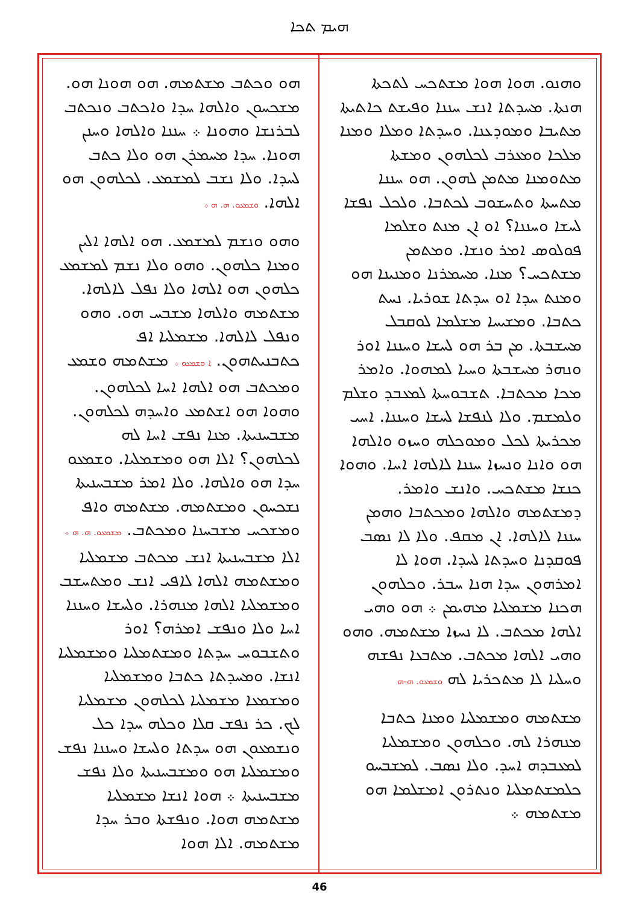ܗܝܡ ܬܟܐ
ܘܗܢܘ. ܗܘܐ ܗܘܐ ܡܫܬܟܚ ܠܬܟܬܐ ܗܢܬܐ. ܡܚܕܬܐ ܐܢܫ ܚܢܢܐ ܘܦܝܫܬ ܟܐܬܝܬܐ ܡܬܝܒܐ ܘܡܘܕܥܢܐ. ܘܚܕܬܐ ܘܡܠܐ ܘܡܢܐ ܡܠܟܐ ܘܡܥܪܒ ܠܟܠܗܘܢ ܘܡܫܬܐ ܡܬܘܡܢܐ ܡܬܡܢ ܠܗܘܢ. ܗܘ ܚܢܢܐ ܡܬܚܬܐ ܘܬܚܫܘܒ ܠܟܬܒܐ. ܘܠܟܠ ܢܦܫܐ ܠܚܫܐ ܘܚܢܢܐ؟ ܐܘ ܐܢ ܡܢܬ ܘܫܠܡܐ ܦܘܠܘܣ ܐܡܪ ܘܢܫܐ. ܘܡܬܡܢ ܡܫܬܟܚ؟ ܡܢܐ. ܡܚܡܪܢܐ ܘܡܢܝܢܐ ܗܘ ܘܡܢܬ ܚܕܐ ܐܘ ܚܕܬܐ ܫܘܪܝܐ. ܢܚܬ ܟܬܒܐ. ܘܡܫܝܚܐ ܡܫܠܡܐ ܠܘܩܒܠ ܡܚܫܒܬܐ. ܡܢ ܒܪ ܗܘ ܠܚܫܐ ܘܚܢܢܐ ܐܘܪ ܘܢܗܪ ܡܚܫܒܬܐ ܘܚܝܐ ܠܡܗܘܐ. ܘܐܡܪ ܡܟܐ ܡܟܬܒܐ. ܬܫܒܘܚܬܐ ܠܡܥܒܕ ܘܫܠܡ ܘܠܡܫܡ. ܘܠܐ ܠܢܦܫܐ ܠܚܫܐ ܘܚܢܢܐ. ܐܚܝ ܡܟܪܝܬܐ ܠܟܠ ܘܡܘܟܠܗ ܘܚܙܘ ܘܐܠܗܐ ܗܘ ܘܐܢܐ ܘܢܚܙܐ ܚܢܢܐ ܠܐܠܗܐ ܐܚܐ. ܘܗܘܐ ܟܢܫܐ ܡܫܬܟܚ. ܘܐܢܫ ܘܐܡܪ. ܕܡܫܬܡܗ ܘܐܠܗܐ ܘܡܟܬܒܐ ܘܗܡܢ ܚܢܢܐ ܠܐܠܗܐ. ܐܢ ܡܩܦ. ܘܠܐ ܠܐ ܢܣܒ ܦܘܩܕܢܐ ܘܚܕܬܐ ܠܚܕܐ. ܗܘܐ ܠܐ ܐܡܪܗܘܢ ܚܕܐ ܗܢܐ ܚܒܪ. ܘܟܠܗܘܢ ܗܟܢܐ ܡܫܡܠܝܐ ܡܗܝܡܢ ܀ ܗܘ ܘܗܝ ܐܠܗܐ ܡܟܬܒ. ܠܐ ܢܚܙܐ ܡܫܬܡܗ. ܘܗܘ ܘܗܝ ܐܠܗܐ ܡܟܬܒ. ܡܬܒܥܐ ܢܦܫܗ ܘܚܠܝܐ ܠܐ ܡܬܟܪܝܐ ܠܗ ܘܫܡܥܘ. ܗ-ܗ
ܡܫܬܡܗ ܘܡܫܡܠܝܐ ܘܡܢܐ ܟܬܒܐ ܡܢܗܪܐ ܠܗ. ܘܟܠܗܘܢ ܘܡܫܡܠܝܐ ܠܡܥܒܕܗ ܐܚܕ. ܘܠܐ ܢܣܒ. ܠܡܫܒܚܘ ܟܠܡܫܬܡܠܝܐ ܘܢܬܪܘܢ ܐܡܫܠܡܐ ܗܘ ܡܫܬܡܗ ܀
ܗܘ ܘܟܬܒ ܡܫܬܡܗ. ܗܘ ܗܘܢܐ ܗܘ. ܡܫܟܚܘܢ ܘܐܠܗܐ ܚܕܐ ܘܐܟܬܒ ܘܢܟܬܒ ܠܒܪܢܫܐ ܘܗܘܢܐ ܀ ܚܢܢܐ ܘܐܠܗܐ ܘܚܢܢ ܗܘܢܐ. ܚܕܐ ܡܚܡܪܢ ܗܘ ܘܠܐ ܟܬܒ ܠܚܕܐ. ܘܠܐ ܢܫܒ ܠܡܫܡܥ. ܠܟܠܗܘܢ ܗܘ ܐܠܗܐ. ܘܫܡܥܘ. ܗ. ܗ ܀
ܘܗܘ ܘܢܫܡ ܠܡܫܡܥ. ܗܘ ܐܠܗܐ ܐܠܝܢ ܘܡܢܐ ܟܠܗܘܢ. ܘܗܘ ܘܠܐ ܢܫܡ ܠܡܫܡܥ ܟܠܗܘܢ ܗܘ ܐܠܗܐ ܘܠܐ ܢܦܠ ܠܐܠܗܐ. ܡܫܬܡܗ ܘܐܠܗܐ ܡܫܒܚ ܗܘ. ܘܗܘ ܘܢܦܠ ܠܐܠܗܐ. ܡܫܡܠܝܐ ܐܦ ܟܬܒܢܝܬܗܘܢ. ܐ ܘܫܡܥܘ ܀ ܡܫܬܡܗ ܘܫܡܥ ܘܡܟܬܒ ܗܘ ܐܠܗܐ ܐܚܐ ܠܟܠܗܘܢ. ܘܗܘܐ ܗܘ ܐܫܬܡܥ ܘܐܚܕܗ ܠܟܠܗܘܢ. ܡܫܒܚܢܝܬܐ. ܡܢܐ ܢܦܫ ܐܚܐ ܠܗ ܠܟܠܗܘܢ؟ ܐܠܐ ܗܘ ܘܡܫܡܠܝܐ. ܘܫܡܥܘ ܚܕܐ ܗܘ ܘܐܠܗܐ. ܘܠܐ ܐܡܪ ܡܫܒܚܢܝܬܐ ܢܫܟܚܘܢ ܘܡܫܬܡܗ. ܡܫܬܡܗ ܘܐܦ ܘܡܫܟܚ ܡܫܒܚܢܐ ܘܡܟܬܒ. ܡܫܡܥܘ. ܗ. ܗ ܀ ܐܠܐ ܡܫܒܚܢܝܬܐ ܐܢܫ ܡܟܬܒ ܡܫܡܠܝܐ ܘܡܫܬܡܗ ܐܠܗܐ ܠܐܦܝ ܐܢܫ ܘܡܬܚܫܒ ܘܡܫܡܠܝܐ ܐܠܗܐ ܡܢܗܪܐ. ܘܠܚܫܐ ܘܚܢܢܐ ܐܚܐ ܘܠܐ ܘܢܦܫ ܐܡܪܗ؟ ܐܘܪ ܘܬܫܒܘܚ ܚܕܬܐ ܘܡܫܬܡܠܝܐ ܘܡܫܡܠܝܐ ܐܢܫܐ. ܘܡܚܕܬܐ ܟܬܒܐ ܘܡܫܡܠܝܐ ܘܡܫܡܥܐ ܡܫܡܠܝܐ ܠܟܠܗܘܢ ܡܫܡܠܝܐ ܠܟ. ܟܪ ܢܦܫ ܩܠܐ ܘܟܠܗ ܚܕܐ ܟܠ ܘܢܫܡܥܘܢ ܗܘ ܚܕܬܐ ܘܠܚܫܐ ܘܚܢܢܐ ܢܦܫ ܘܡܫܡܠܝܐ ܗܘ ܘܡܫܒܚܢܝܬܐ ܘܠܐ ܢܦܫ ܡܫܒܚܢܝܬܐ ܀ ܗܘܐ ܐܢܫܐ ܡܫܡܠܝܐ ܡܫܬܡܗ ܗܘܐ. ܘܢܦܫܬܐ ܘܒܪ ܚܕܐ ܡܫܬܡܗ. ܐܠܐ ܗܘܐ
46